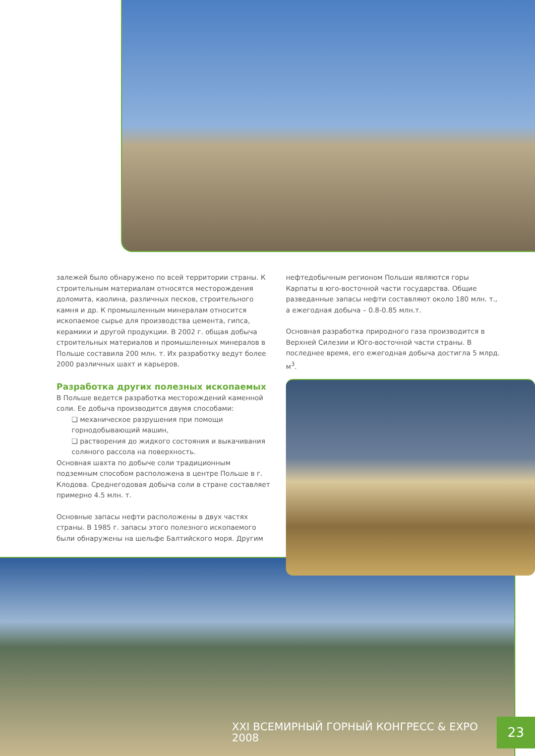залежей было обнаружено по всей территории страны. К строительным материалам относятся месторождения доломита, каолина, различных песков, строительного камня и др. К промышленным минералам относится ископаемое сырье для производства цемента, гипса, керамики и другой продукции. В 2002 г. общая добыча строительных материалов и промышленных минералов в Польше составила 200 млн. т. Их разработку ведут более 2000 различных шахт и карьеров.
Разработка других полезных ископаемых
В Польше ведется разработка месторождений каменной соли. Ее добыча производится двумя способами:
❑ механическое разрушения при помощи горнодобывающий машин,
❑ растворения до жидкого состояния и выкачивания соляного рассола на поверхность.
Основная шахта по добыче соли традиционным подземным способом расположена в центре Польше в г. Клодова. Среднегодовая добыча соли в стране составляет примерно 4.5 млн. т.
Основные запасы нефти расположены в двух частях страны. В 1985 г. запасы этого полезного ископаемого были обнаружены на шельфе Балтийского моря. Другим
нефтедобычным регионом Польши являются горы Карпаты в юго-восточной части государства. Общие разведанные запасы нефти составляют около 180 млн. т., а ежегодная добыча – 0.8-0.85 млн.т.
Основная разработка природного газа производится в Верхней Силезии и Юго-восточной части страны. В последнее время, его ежегодная добыча достигла 5 млрд. м<sup>3</sup>.
XXI ВСЕМИРНЫЙ ГОРНЫЙ КОНГРЕСС & EXPO 2008 23